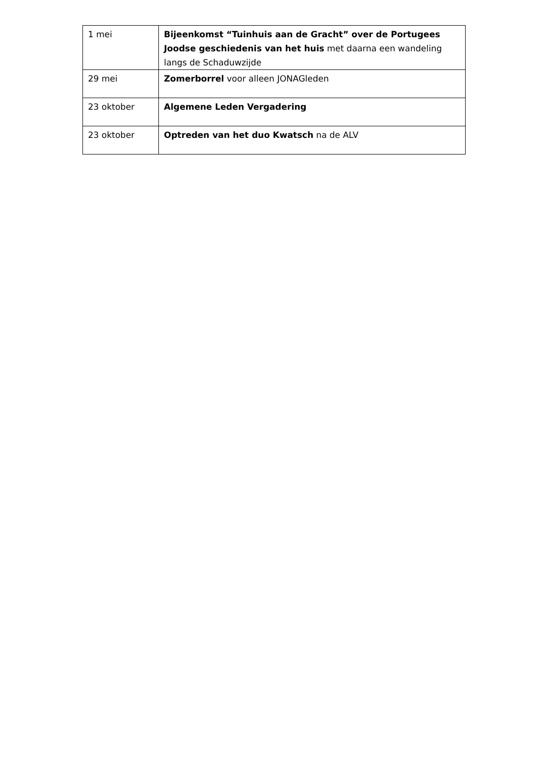| 1 mei | Bijeenkomst “Tuinhuis aan de Gracht” over de Portugees Joodse geschiedenis van het huis met daarna een wandeling langs de Schaduwzijde |
| 29 mei | Zomerborrel voor alleen JONAGleden |
| 23 oktober | Algemene Leden Vergadering |
| 23 oktober | Optreden van het duo Kwatsch na de ALV |